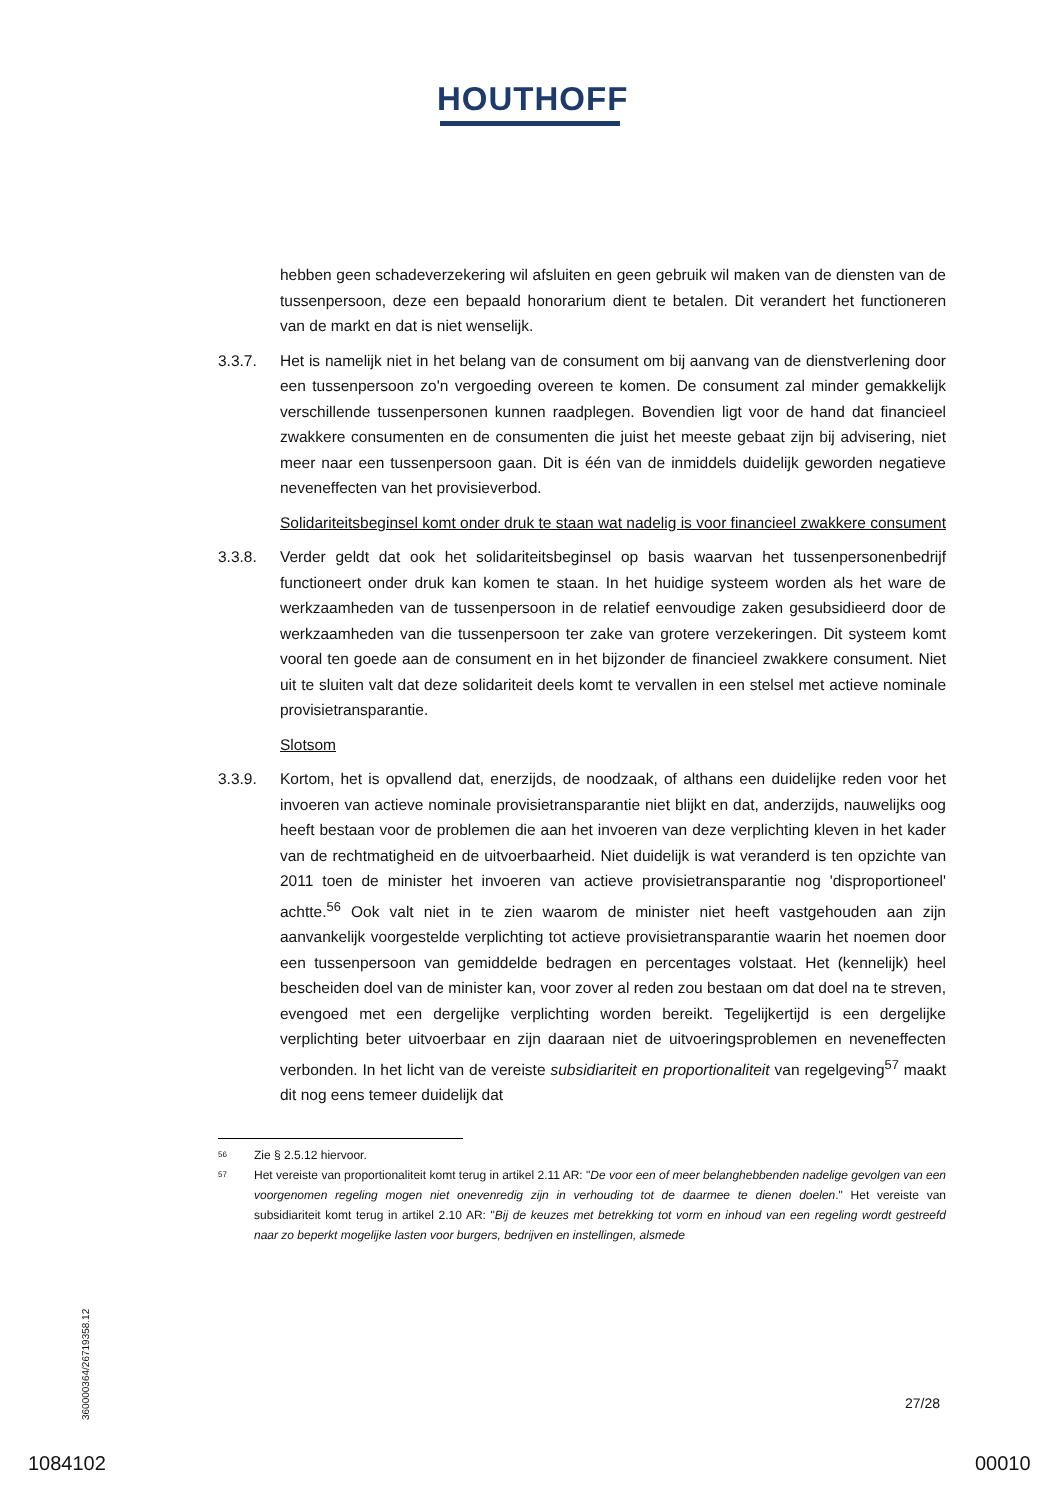HOUTHOFF
hebben geen schadeverzekering wil afsluiten en geen gebruik wil maken van de diensten van de tussenpersoon, deze een bepaald honorarium dient te betalen. Dit verandert het functioneren van de markt en dat is niet wenselijk.
3.3.7. Het is namelijk niet in het belang van de consument om bij aanvang van de dienstverlening door een tussenpersoon zo'n vergoeding overeen te komen. De consument zal minder gemakkelijk verschillende tussenpersonen kunnen raadplegen. Bovendien ligt voor de hand dat financieel zwakkere consumenten en de consumenten die juist het meeste gebaat zijn bij advisering, niet meer naar een tussenpersoon gaan. Dit is één van de inmiddels duidelijk geworden negatieve neveneffecten van het provisieverbod.
Solidariteitsbeginsel komt onder druk te staan wat nadelig is voor financieel zwakkere consument
3.3.8. Verder geldt dat ook het solidariteitsbeginsel op basis waarvan het tussenpersonenbedrijf functioneert onder druk kan komen te staan. In het huidige systeem worden als het ware de werkzaamheden van de tussenpersoon in de relatief eenvoudige zaken gesubsidieerd door de werkzaamheden van die tussenpersoon ter zake van grotere verzekeringen. Dit systeem komt vooral ten goede aan de consument en in het bijzonder de financieel zwakkere consument. Niet uit te sluiten valt dat deze solidariteit deels komt te vervallen in een stelsel met actieve nominale provisietransparantie.
Slotsom
3.3.9. Kortom, het is opvallend dat, enerzijds, de noodzaak, of althans een duidelijke reden voor het invoeren van actieve nominale provisietransparantie niet blijkt en dat, anderzijds, nauwelijks oog heeft bestaan voor de problemen die aan het invoeren van deze verplichting kleven in het kader van de rechtmatigheid en de uitvoerbaarheid. Niet duidelijk is wat veranderd is ten opzichte van 2011 toen de minister het invoeren van actieve provisietransparantie nog 'disproportioneel' achtte.<sup>56</sup> Ook valt niet in te zien waarom de minister niet heeft vastgehouden aan zijn aanvankelijk voorgestelde verplichting tot actieve provisietransparantie waarin het noemen door een tussenpersoon van gemiddelde bedragen en percentages volstaat. Het (kennelijk) heel bescheiden doel van de minister kan, voor zover al reden zou bestaan om dat doel na te streven, evengoed met een dergelijke verplichting worden bereikt. Tegelijkertijd is een dergelijke verplichting beter uitvoerbaar en zijn daaraan niet de uitvoeringsproblemen en neveneffecten verbonden. In het licht van de vereiste subsidiariteit en proportionaliteit van regelgeving<sup>57</sup> maakt dit nog eens temeer duidelijk dat
56
Zie § 2.5.12 hiervoor.
57
Het vereiste van proportionaliteit komt terug in artikel 2.11 AR: "De voor een of meer belanghebbenden nadelige gevolgen van een voorgenomen regeling mogen niet onevenredig zijn in verhouding tot de daarmee te dienen doelen." Het vereiste van subsidiariteit komt terug in artikel 2.10 AR: "Bij de keuzes met betrekking tot vorm en inhoud van een regeling wordt gestreefd naar zo beperkt mogelijke lasten voor burgers, bedrijven en instellingen, alsmede
360000364/26719358.12
27/28
1084102 00010